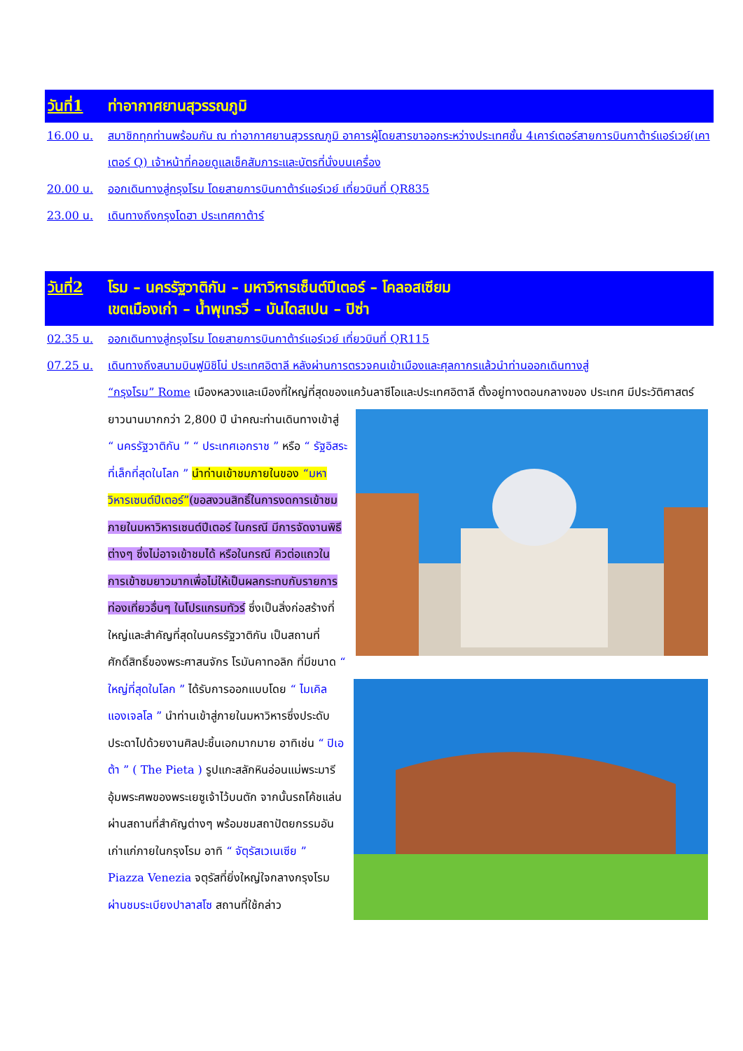วันที่1 ท่าอากาศยานสุวรรณภูมิ
16.00 น. สมาชิกทุกท่านพร้อมกัน ณ ท่าอากาศยานสุวรรณภูมิ อาคารผู้โดยสารขาออกระหว่างประเทศชั้น 4เคาร์เตอร์สายการบินกาต้าร์แอร์เวย์(เคาเตอร์ Q) เจ้าหน้าที่คอยดูแลเช็คสัมภาระและบัตรที่นั่งบนเครื่อง
20.00 น. ออกเดินทางสู่กรุงโรม โดยสายการบินกาต้าร์แอร์เวย์ เที่ยวบินที่ QR835
23.00 น. เดินทางถึงกรุงโดฮา ประเทศกาต้าร์
วันที่2 โรม – นครรัฐวาติกัน – มหาวิหารเซ็นต์ปีเตอร์ – โคลอสเซียม
เขตเมืองเก่า – น้ำพุเทรวี่ – บันไดสเปน – ปิซ่า
02.35 น. ออกเดินทางสู่กรุงโรม โดยสายการบินกาต้าร์แอร์เวย์ เที่ยวบินที่ QR115
07.25 น. เดินทางถึงสนามบินฟูมิชิโน่ ประเทศอิตาลี หลังผ่านการตรวจคนเข้าเมืองและศุลกากรแล้วนำท่านออกเดินทางสู่
“กรุงโรม” Rome เมืองหลวงและเมืองที่ใหญ่ที่สุดของแคว้นลาซีโอและประเทศอิตาลี ตั้งอยู่ทางตอนกลางของ ประเทศ มีประวัติศาสตร์ยาวนานมากกว่า 2,800 ปี นำคณะท่านเดินทางเข้าสู่ “ นครรัฐวาติกัน ” “ ประเทศเอกราช ” หรือ “ รัฐอิสระที่เล็กที่สุดในโลก ” นำท่านเข้าชมภายในของ “มหาวิหารเซนต์ปีเตอร์”(ขอสงวนสิทธิ์ในการงดการเข้าชมภายในมหาวิหารเซนต์ปีเตอร์ ในกรณี มีการจัดงานพิธีต่างๆ ซึ่งไม่อาจเข้าชมได้ หรือในกรณี คิวต่อแถวในการเข้าชมยาวมากเพื่อไม่ให้เป็นผลกระทบกับรายการท่องเที่ยวอื่นๆ ในโปรแกรมทัวร์ ซึ่งเป็นสิ่งก่อสร้างที่ใหญ่และสำคัญที่สุดในนครรัฐวาติกัน เป็นสถานที่ศักดิ์สิทธิ์ของพระศาสนจักร โรมันคาทอลิก ที่มีขนาด “ ใหญ่ที่สุดในโลก ” ได้รับการออกแบบโดย “ ไมเคิลแองเจลโล ” นำท่านเข้าสู่ภายในมหาวิหารซึ่งประดับประดาไปด้วยงานศิลปะชิ้นเอกมากมาย อาทิเช่น “ ปิเอต้า ” ( The Pieta ) รูปแกะสลักหินอ่อนแม่พระมารีอุ้มพระศพของพระเยซูเจ้าไว้บนตัก จากนั้นรถโค้ชแล่นผ่านสถานที่สำคัญต่างๆ พร้อมชมสถาปัตยกรรมอันเก่าแก่ภายในกรุงโรม อาทิ “ จัตุรัสเวเนเซีย ” Piazza Venezia จตุรัสที่ยิ่งใหญ่ใจกลางกรุงโรม ผ่านชมระเบียงปาลาสโซ สถานที่ใช้กล่าว